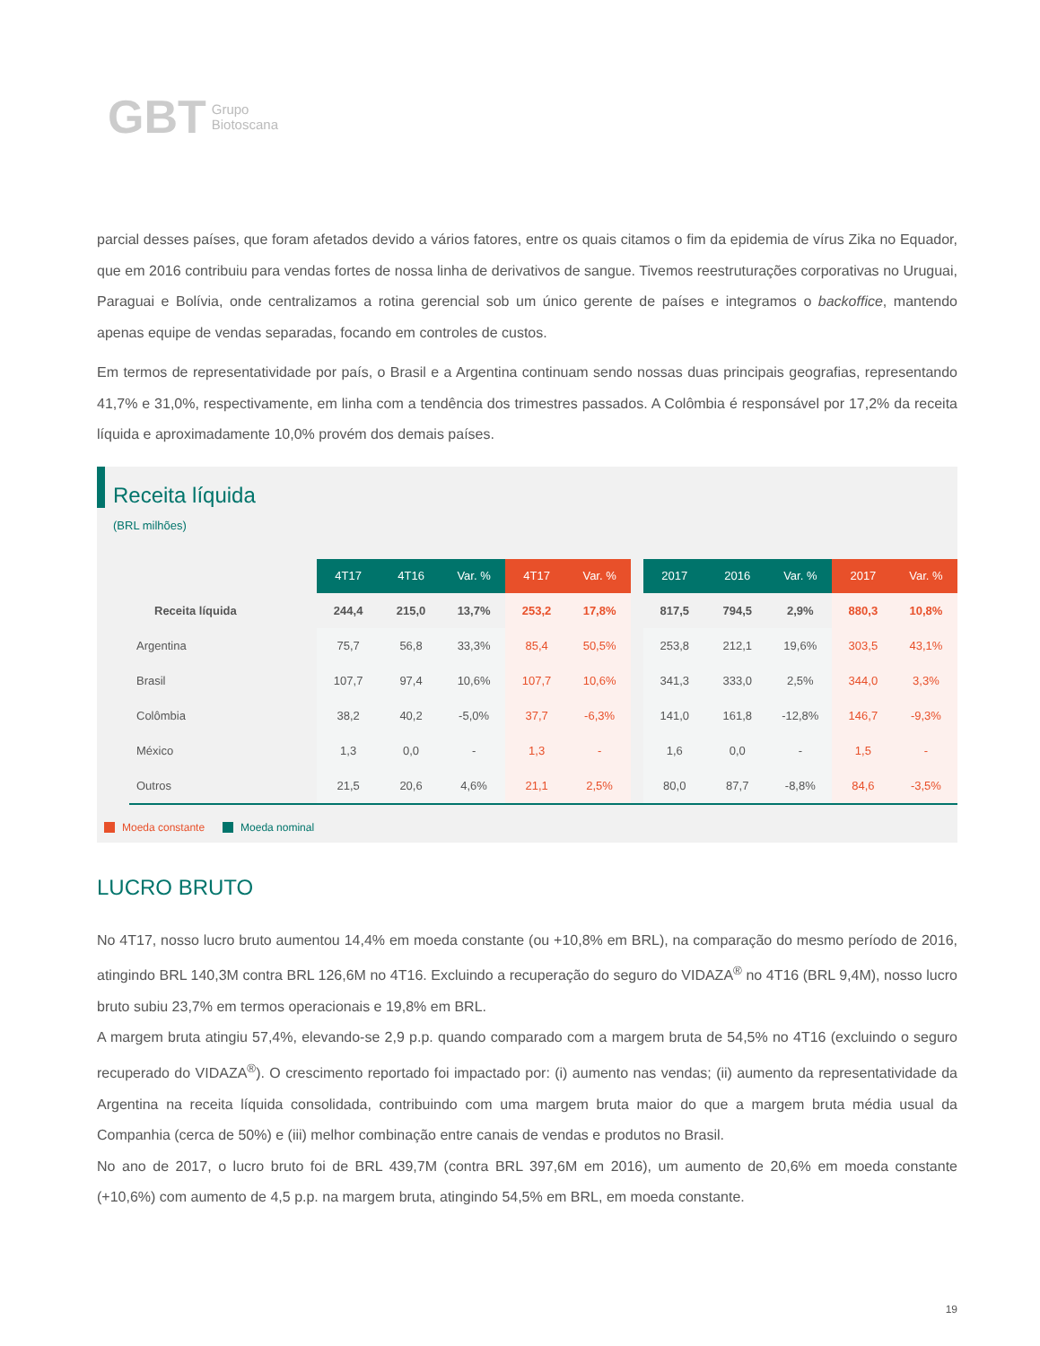GBT Grupo
Biotoscana
parcial desses países, que foram afetados devido a vários fatores, entre os quais citamos o fim da epidemia de vírus Zika no Equador, que em 2016 contribuiu para vendas fortes de nossa linha de derivativos de sangue. Tivemos reestruturações corporativas no Uruguai, Paraguai e Bolívia, onde centralizamos a rotina gerencial sob um único gerente de países e integramos o backoffice, mantendo apenas equipe de vendas separadas, focando em controles de custos.
Em termos de representatividade por país, o Brasil e a Argentina continuam sendo nossas duas principais geografias, representando 41,7% e 31,0%, respectivamente, em linha com a tendência dos trimestres passados. A Colômbia é responsável por 17,2% da receita líquida e aproximadamente 10,0% provém dos demais países.
Receita líquida
(BRL milhões)
| | | 4T17 | 4T16 | Var. % | 4T17 | Var. % | | 2017 | 2016 | Var. % | 2017 | Var. % |
| --- | --- | --- | --- | --- | --- | --- | --- | --- | --- | --- | --- | --- |
| Receita líquida | | 244,4 | 215,0 | 13,7% | 253,2 | 17,8% | | 817,5 | 794,5 | 2,9% | 880,3 | 10,8% |
| Argentina | | 75,7 | 56,8 | 33,3% | 85,4 | 50,5% | | 253,8 | 212,1 | 19,6% | 303,5 | 43,1% |
| Brasil | | 107,7 | 97,4 | 10,6% | 107,7 | 10,6% | | 341,3 | 333,0 | 2,5% | 344,0 | 3,3% |
| Colômbia | | 38,2 | 40,2 | -5,0% | 37,7 | -6,3% | | 141,0 | 161,8 | -12,8% | 146,7 | -9,3% |
| México | | 1,3 | 0,0 | - | 1,3 | - | | 1,6 | 0,0 | - | 1,5 | - |
| Outros | | 21,5 | 20,6 | 4,6% | 21,1 | 2,5% | | 80,0 | 87,7 | -8,8% | 84,6 | -3,5% |
Moeda constante Moeda nominal
LUCRO BRUTO
No 4T17, nosso lucro bruto aumentou 14,4% em moeda constante (ou +10,8% em BRL), na comparação do mesmo período de 2016, atingindo BRL 140,3M contra BRL 126,6M no 4T16. Excluindo a recuperação do seguro do VIDAZA<sup>®</sup> no 4T16 (BRL 9,4M), nosso lucro bruto subiu 23,7% em termos operacionais e 19,8% em BRL.
A margem bruta atingiu 57,4%, elevando-se 2,9 p.p. quando comparado com a margem bruta de 54,5% no 4T16 (excluindo o seguro recuperado do VIDAZA<sup>®</sup>). O crescimento reportado foi impactado por: (i) aumento nas vendas; (ii) aumento da representatividade da Argentina na receita líquida consolidada, contribuindo com uma margem bruta maior do que a margem bruta média usual da Companhia (cerca de 50%) e (iii) melhor combinação entre canais de vendas e produtos no Brasil.
No ano de 2017, o lucro bruto foi de BRL 439,7M (contra BRL 397,6M em 2016), um aumento de 20,6% em moeda constante (+10,6%) com aumento de 4,5 p.p. na margem bruta, atingindo 54,5% em BRL, em moeda constante.
19